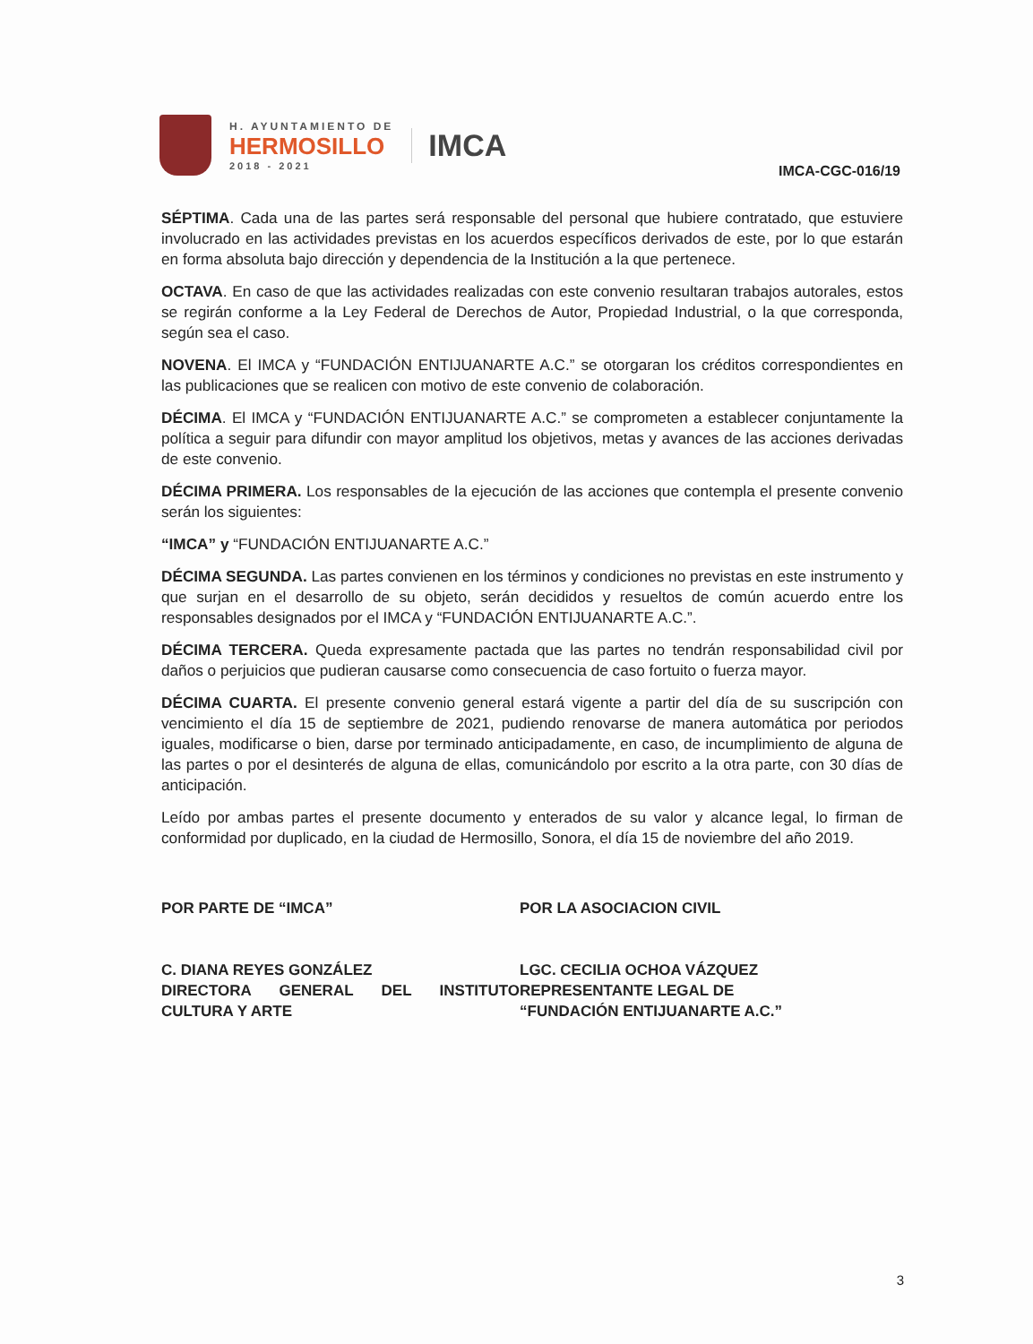H. AYUNTAMIENTO DE
HERMOSILLO
2018 - 2021
IMCA
IMCA-CGC-016/19
SÉPTIMA. Cada una de las partes será responsable del personal que hubiere contratado, que estuviere involucrado en las actividades previstas en los acuerdos específicos derivados de este, por lo que estarán en forma absoluta bajo dirección y dependencia de la Institución a la que pertenece.
OCTAVA. En caso de que las actividades realizadas con este convenio resultaran trabajos autorales, estos se regirán conforme a la Ley Federal de Derechos de Autor, Propiedad Industrial, o la que corresponda, según sea el caso.
NOVENA. El IMCA y “FUNDACIÓN ENTIJUANARTE A.C.” se otorgaran los créditos correspondientes en las publicaciones que se realicen con motivo de este convenio de colaboración.
DÉCIMA. El IMCA y “FUNDACIÓN ENTIJUANARTE A.C.” se comprometen a establecer conjuntamente la política a seguir para difundir con mayor amplitud los objetivos, metas y avances de las acciones derivadas de este convenio.
DÉCIMA PRIMERA. Los responsables de la ejecución de las acciones que contempla el presente convenio serán los siguientes:
“IMCA” y “FUNDACIÓN ENTIJUANARTE A.C.”
DÉCIMA SEGUNDA. Las partes convienen en los términos y condiciones no previstas en este instrumento y que surjan en el desarrollo de su objeto, serán decididos y resueltos de común acuerdo entre los responsables designados por el IMCA y “FUNDACIÓN ENTIJUANARTE A.C.”.
DÉCIMA TERCERA. Queda expresamente pactada que las partes no tendrán responsabilidad civil por daños o perjuicios que pudieran causarse como consecuencia de caso fortuito o fuerza mayor.
DÉCIMA CUARTA. El presente convenio general estará vigente a partir del día de su suscripción con vencimiento el día 15 de septiembre de 2021, pudiendo renovarse de manera automática por periodos iguales, modificarse o bien, darse por terminado anticipadamente, en caso, de incumplimiento de alguna de las partes o por el desinterés de alguna de ellas, comunicándolo por escrito a la otra parte, con 30 días de anticipación.
Leído por ambas partes el presente documento y enterados de su valor y alcance legal, lo firman de conformidad por duplicado, en la ciudad de Hermosillo, Sonora, el día 15 de noviembre del año 2019.
POR PARTE DE “IMCA”
C. DIANA REYES GONZÁLEZ
DIRECTORA GENERAL DEL INSTITUTO CULTURA Y ARTE
POR LA ASOCIACION CIVIL
LGC. CECILIA OCHOA VÁZQUEZ
REPRESENTANTE LEGAL DE
“FUNDACIÓN ENTIJUANARTE A.C.”
3